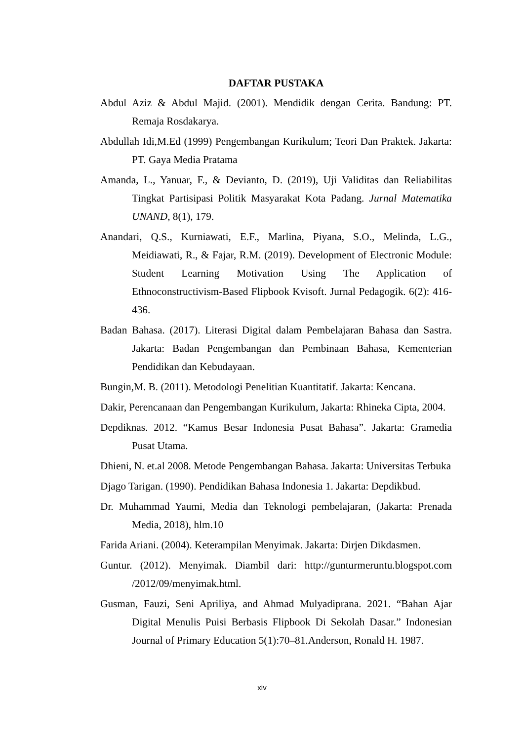DAFTAR PUSTAKA
Abdul Aziz & Abdul Majid. (2001). Mendidik dengan Cerita. Bandung: PT. Remaja Rosdakarya.
Abdullah Idi,M.Ed (1999) Pengembangan Kurikulum; Teori Dan Praktek. Jakarta: PT. Gaya Media Pratama
Amanda, L., Yanuar, F., & Devianto, D. (2019), Uji Validitas dan Reliabilitas Tingkat Partisipasi Politik Masyarakat Kota Padang. Jurnal Matematika UNAND, 8(1), 179.
Anandari, Q.S., Kurniawati, E.F., Marlina, Piyana, S.O., Melinda, L.G., Meidiawati, R., & Fajar, R.M. (2019). Development of Electronic Module: Student Learning Motivation Using The Application of Ethnoconstructivism-Based Flipbook Kvisoft. Jurnal Pedagogik. 6(2): 416-436.
Badan Bahasa. (2017). Literasi Digital dalam Pembelajaran Bahasa dan Sastra. Jakarta: Badan Pengembangan dan Pembinaan Bahasa, Kementerian Pendidikan dan Kebudayaan.
Bungin,M. B. (2011). Metodologi Penelitian Kuantitatif. Jakarta: Kencana.
Dakir, Perencanaan dan Pengembangan Kurikulum, Jakarta: Rhineka Cipta, 2004.
Depdiknas. 2012. “Kamus Besar Indonesia Pusat Bahasa”. Jakarta: Gramedia Pusat Utama.
Dhieni, N. et.al 2008. Metode Pengembangan Bahasa. Jakarta: Universitas Terbuka
Djago Tarigan. (1990). Pendidikan Bahasa Indonesia 1. Jakarta: Depdikbud.
Dr. Muhammad Yaumi, Media dan Teknologi pembelajaran, (Jakarta: Prenada Media, 2018), hlm.10
Farida Ariani. (2004). Keterampilan Menyimak. Jakarta: Dirjen Dikdasmen.
Guntur. (2012). Menyimak. Diambil dari: http://gunturmeruntu.blogspot.com /2012/09/menyimak.html.
Gusman, Fauzi, Seni Apriliya, and Ahmad Mulyadiprana. 2021. “Bahan Ajar Digital Menulis Puisi Berbasis Flipbook Di Sekolah Dasar.” Indonesian Journal of Primary Education 5(1):70–81.Anderson, Ronald H. 1987.
xiv